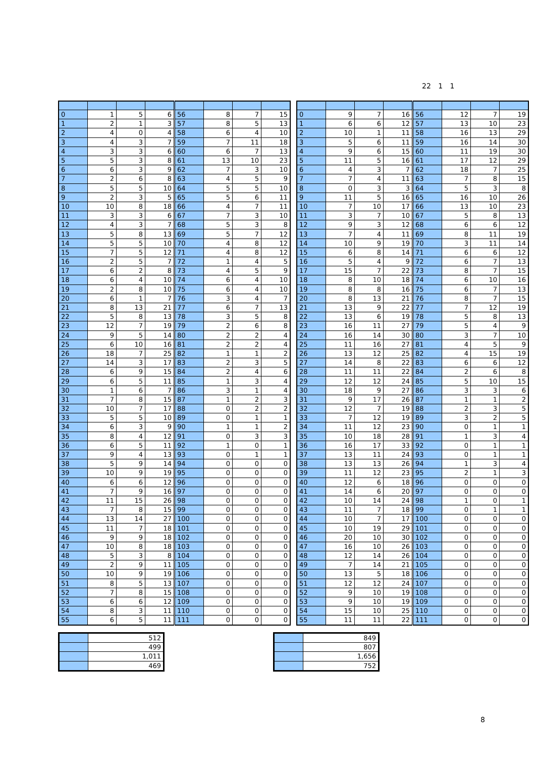22 1 1
| 0 | 1 | 5 | 6 | 56 | 8 | 7 | 15 |
| 1 | 2 | 1 | 3 | 57 | 8 | 5 | 13 |
| 2 | 4 | 0 | 4 | 58 | 6 | 4 | 10 |
| 3 | 4 | 3 | 7 | 59 | 7 | 11 | 18 |
| 4 | 3 | 3 | 6 | 60 | 6 | 7 | 13 |
| 5 | 5 | 3 | 8 | 61 | 13 | 10 | 23 |
| 6 | 6 | 3 | 9 | 62 | 7 | 3 | 10 |
| 7 | 2 | 6 | 8 | 63 | 4 | 5 | 9 |
| 8 | 5 | 5 | 10 | 64 | 5 | 5 | 10 |
| 9 | 2 | 3 | 5 | 65 | 5 | 6 | 11 |
| 10 | 10 | 8 | 18 | 66 | 4 | 7 | 11 |
| 11 | 3 | 3 | 6 | 67 | 7 | 3 | 10 |
| 12 | 4 | 3 | 7 | 68 | 5 | 3 | 8 |
| 13 | 5 | 8 | 13 | 69 | 5 | 7 | 12 |
| 14 | 5 | 5 | 10 | 70 | 4 | 8 | 12 |
| 15 | 7 | 5 | 12 | 71 | 4 | 8 | 12 |
| 16 | 2 | 5 | 7 | 72 | 1 | 4 | 5 |
| 17 | 6 | 2 | 8 | 73 | 4 | 5 | 9 |
| 18 | 6 | 4 | 10 | 74 | 6 | 4 | 10 |
| 19 | 2 | 8 | 10 | 75 | 6 | 4 | 10 |
| 20 | 6 | 1 | 7 | 76 | 3 | 4 | 7 |
| 21 | 8 | 13 | 21 | 77 | 6 | 7 | 13 |
| 22 | 5 | 8 | 13 | 78 | 3 | 5 | 8 |
| 23 | 12 | 7 | 19 | 79 | 2 | 6 | 8 |
| 24 | 9 | 5 | 14 | 80 | 2 | 2 | 4 |
| 25 | 6 | 10 | 16 | 81 | 2 | 2 | 4 |
| 26 | 18 | 7 | 25 | 82 | 1 | 1 | 2 |
| 27 | 14 | 3 | 17 | 83 | 2 | 3 | 5 |
| 28 | 6 | 9 | 15 | 84 | 2 | 4 | 6 |
| 29 | 6 | 5 | 11 | 85 | 1 | 3 | 4 |
| 30 | 1 | 6 | 7 | 86 | 3 | 1 | 4 |
| 31 | 7 | 8 | 15 | 87 | 1 | 2 | 3 |
| 32 | 10 | 7 | 17 | 88 | 0 | 2 | 2 |
| 33 | 5 | 5 | 10 | 89 | 0 | 1 | 1 |
| 34 | 6 | 3 | 9 | 90 | 1 | 1 | 2 |
| 35 | 8 | 4 | 12 | 91 | 0 | 3 | 3 |
| 36 | 6 | 5 | 11 | 92 | 1 | 0 | 1 |
| 37 | 9 | 4 | 13 | 93 | 0 | 1 | 1 |
| 38 | 5 | 9 | 14 | 94 | 0 | 0 | 0 |
| 39 | 10 | 9 | 19 | 95 | 0 | 0 | 0 |
| 40 | 6 | 6 | 12 | 96 | 0 | 0 | 0 |
| 41 | 7 | 9 | 16 | 97 | 0 | 0 | 0 |
| 42 | 11 | 15 | 26 | 98 | 0 | 0 | 0 |
| 43 | 7 | 8 | 15 | 99 | 0 | 0 | 0 |
| 44 | 13 | 14 | 27 | 100 | 0 | 0 | 0 |
| 45 | 11 | 7 | 18 | 101 | 0 | 0 | 0 |
| 46 | 9 | 9 | 18 | 102 | 0 | 0 | 0 |
| 47 | 10 | 8 | 18 | 103 | 0 | 0 | 0 |
| 48 | 5 | 3 | 8 | 104 | 0 | 0 | 0 |
| 49 | 2 | 9 | 11 | 105 | 0 | 0 | 0 |
| 50 | 10 | 9 | 19 | 106 | 0 | 0 | 0 |
| 51 | 8 | 5 | 13 | 107 | 0 | 0 | 0 |
| 52 | 7 | 8 | 15 | 108 | 0 | 0 | 0 |
| 53 | 6 | 6 | 12 | 109 | 0 | 0 | 0 |
| 54 | 8 | 3 | 11 | 110 | 0 | 0 | 0 |
| 55 | 6 | 5 | 11 | 111 | 0 | 0 | 0 |
| 0 | 9 | 7 | 16 | 56 | 12 | 7 | 19 |
| 1 | 6 | 6 | 12 | 57 | 13 | 10 | 23 |
| 2 | 10 | 1 | 11 | 58 | 16 | 13 | 29 |
| 3 | 5 | 6 | 11 | 59 | 16 | 14 | 30 |
| 4 | 9 | 6 | 15 | 60 | 11 | 19 | 30 |
| 5 | 11 | 5 | 16 | 61 | 17 | 12 | 29 |
| 6 | 4 | 3 | 7 | 62 | 18 | 7 | 25 |
| 7 | 7 | 4 | 11 | 63 | 7 | 8 | 15 |
| 8 | 0 | 3 | 3 | 64 | 5 | 3 | 8 |
| 9 | 11 | 5 | 16 | 65 | 16 | 10 | 26 |
| 10 | 7 | 10 | 17 | 66 | 13 | 10 | 23 |
| 11 | 3 | 7 | 10 | 67 | 5 | 8 | 13 |
| 12 | 9 | 3 | 12 | 68 | 6 | 6 | 12 |
| 13 | 7 | 4 | 11 | 69 | 8 | 11 | 19 |
| 14 | 10 | 9 | 19 | 70 | 3 | 11 | 14 |
| 15 | 6 | 8 | 14 | 71 | 6 | 6 | 12 |
| 16 | 5 | 4 | 9 | 72 | 6 | 7 | 13 |
| 17 | 15 | 7 | 22 | 73 | 8 | 7 | 15 |
| 18 | 8 | 10 | 18 | 74 | 6 | 10 | 16 |
| 19 | 8 | 8 | 16 | 75 | 6 | 7 | 13 |
| 20 | 8 | 13 | 21 | 76 | 8 | 7 | 15 |
| 21 | 13 | 9 | 22 | 77 | 7 | 12 | 19 |
| 22 | 13 | 6 | 19 | 78 | 5 | 8 | 13 |
| 23 | 16 | 11 | 27 | 79 | 5 | 4 | 9 |
| 24 | 16 | 14 | 30 | 80 | 3 | 7 | 10 |
| 25 | 11 | 16 | 27 | 81 | 4 | 5 | 9 |
| 26 | 13 | 12 | 25 | 82 | 4 | 15 | 19 |
| 27 | 14 | 8 | 22 | 83 | 6 | 6 | 12 |
| 28 | 11 | 11 | 22 | 84 | 2 | 6 | 8 |
| 29 | 12 | 12 | 24 | 85 | 5 | 10 | 15 |
| 30 | 18 | 9 | 27 | 86 | 3 | 3 | 6 |
| 31 | 9 | 17 | 26 | 87 | 1 | 1 | 2 |
| 32 | 12 | 7 | 19 | 88 | 2 | 3 | 5 |
| 33 | 7 | 12 | 19 | 89 | 3 | 2 | 5 |
| 34 | 11 | 12 | 23 | 90 | 0 | 1 | 1 |
| 35 | 10 | 18 | 28 | 91 | 1 | 3 | 4 |
| 36 | 16 | 17 | 33 | 92 | 0 | 1 | 1 |
| 37 | 13 | 11 | 24 | 93 | 0 | 1 | 1 |
| 38 | 13 | 13 | 26 | 94 | 1 | 3 | 4 |
| 39 | 11 | 12 | 23 | 95 | 2 | 1 | 3 |
| 40 | 12 | 6 | 18 | 96 | 0 | 0 | 0 |
| 41 | 14 | 6 | 20 | 97 | 0 | 0 | 0 |
| 42 | 10 | 14 | 24 | 98 | 1 | 0 | 1 |
| 43 | 11 | 7 | 18 | 99 | 0 | 1 | 1 |
| 44 | 10 | 7 | 17 | 100 | 0 | 0 | 0 |
| 45 | 10 | 19 | 29 | 101 | 0 | 0 | 0 |
| 46 | 20 | 10 | 30 | 102 | 0 | 0 | 0 |
| 47 | 16 | 10 | 26 | 103 | 0 | 0 | 0 |
| 48 | 12 | 14 | 26 | 104 | 0 | 0 | 0 |
| 49 | 7 | 14 | 21 | 105 | 0 | 0 | 0 |
| 50 | 13 | 5 | 18 | 106 | 0 | 0 | 0 |
| 51 | 12 | 12 | 24 | 107 | 0 | 0 | 0 |
| 52 | 9 | 10 | 19 | 108 | 0 | 0 | 0 |
| 53 | 9 | 10 | 19 | 109 | 0 | 0 | 0 |
| 54 | 15 | 10 | 25 | 110 | 0 | 0 | 0 |
| 55 | 11 | 11 | 22 | 111 | 0 | 0 | 0 |
| | 512 |
| | 499 |
| | 1,011 |
| | 469 |
| | 849 |
| | 807 |
| | 1,656 |
| | 752 |
8